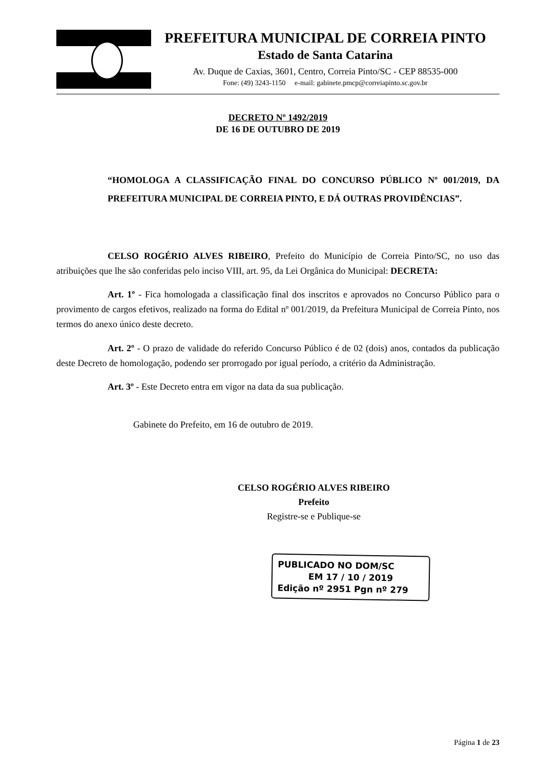PREFEITURA MUNICIPAL DE CORREIA PINTO
Estado de Santa Catarina
Av. Duque de Caxias, 3601, Centro, Correia Pinto/SC - CEP 88535-000
Fone: (49) 3243-1150 e-mail: gabinete.pmcp@correiapinto.sc.gov.br
DECRETO Nº 1492/2019
DE 16 DE OUTUBRO DE 2019
“HOMOLOGA A CLASSIFICAÇÃO FINAL DO CONCURSO PÚBLICO Nº 001/2019, DA PREFEITURA MUNICIPAL DE CORREIA PINTO, E DÁ OUTRAS PROVIDÊNCIAS”.
CELSO ROGÉRIO ALVES RIBEIRO, Prefeito do Município de Correia Pinto/SC, no uso das atribuições que lhe são conferidas pelo inciso VIII, art. 95, da Lei Orgânica do Municipal: DECRETA:
Art. 1º - Fica homologada a classificação final dos inscritos e aprovados no Concurso Público para o provimento de cargos efetivos, realizado na forma do Edital nº 001/2019, da Prefeitura Municipal de Correia Pinto, nos termos do anexo único deste decreto.
Art. 2º - O prazo de validade do referido Concurso Público é de 02 (dois) anos, contados da publicação deste Decreto de homologação, podendo ser prorrogado por igual período, a critério da Administração.
Art. 3º - Este Decreto entra em vigor na data da sua publicação.
Gabinete do Prefeito, em 16 de outubro de 2019.
CELSO ROGÉRIO ALVES RIBEIRO
Prefeito
Registre-se e Publique-se
PUBLICADO NO DOM/SC
EM 17 / 10 / 2019
Edição nº 2951 Pgn nº 279
Página 1 de 23